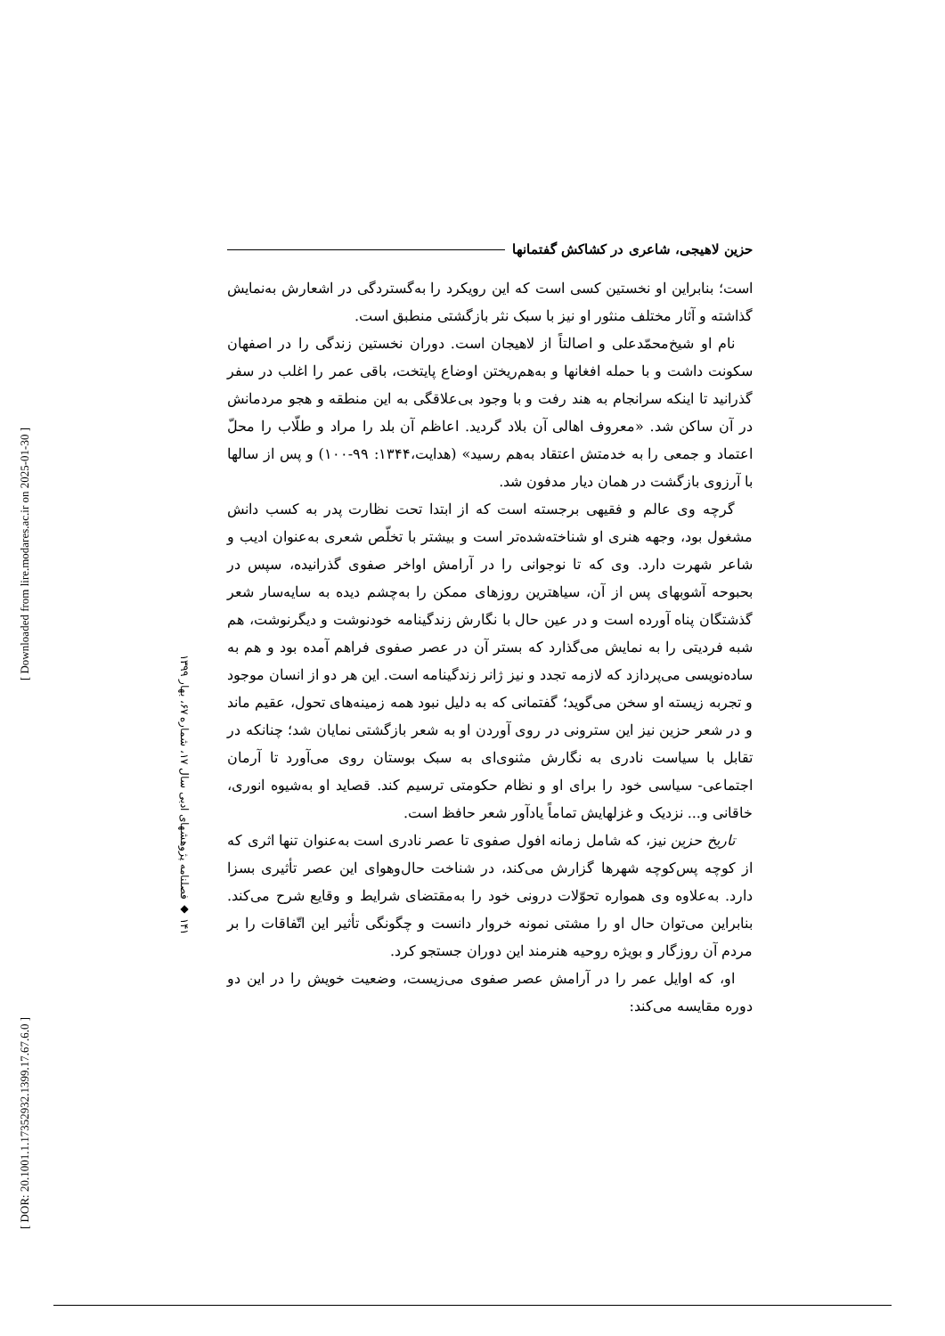[ Downloaded from lire.modares.ac.ir on 2025-01-30 ]
[ DOR: 20.1001.1.17352932.1399.17.67.6.0 ]
۱۴۱ ◆ فصلنامه پژوهشهای ادبی سال ۱۷، شماره ۶۷، بهار ۱۳۹۹
حزین لاهیجی، شاعری در کشاکش گفتمانها
است؛ بنابراین او نخستین کسی است که این رویکرد را به‌گستردگی در اشعارش به‌نمایش گذاشته و آثار مختلف منثور او نیز با سبک نثر بازگشتی منطبق است.
نام او شیخ‌محمّدعلی و اصالتاً از لاهیجان است. دوران نخستین زندگی را در اصفهان سکونت داشت و با حمله افغانها و به‌هم‌ریختن اوضاع پایتخت، باقی عمر را اغلب در سفر گذرانید تا اینکه سرانجام به هند رفت و با وجود بی‌علاقگی به این منطقه و هجو مردمانش در آن ساکن شد. «معروف اهالی آن بلاد گردید. اعاظم آن بلد را مراد و طلّاب را محلّ اعتماد و جمعی را به خدمتش اعتقاد به‌هم رسید» (هدایت،۱۳۴۴: ۹۹-۱۰۰) و پس از سالها با آرزوی بازگشت در همان دیار مدفون شد.
گرچه وی عالم و فقیهی برجسته است که از ابتدا تحت نظارت پدر به کسب دانش مشغول بود، وجهه هنری او شناخته‌شده‌تر است و بیشتر با تخلّص شعری به‌عنوان ادیب و شاعر شهرت دارد. وی که تا نوجوانی را در آرامش اواخر صفوی گذرانیده، سپس در بحبوحه آشوبهای پس از آن، سیاهترین روزهای ممکن را به‌چشم دیده به سایه‌سار شعر گذشتگان پناه آورده است و در عین حال با نگارش زندگینامه خودنوشت و دیگرنوشت، هم شبه فردیتی را به نمایش می‌گذارد که بستر آن در عصر صفوی فراهم آمده بود و هم به ساده‌نویسی می‌پردازد که لازمه تجدد و نیز ژانر زندگینامه است. این هر دو از انسان موجود و تجربه زیسته او سخن می‌گوید؛ گفتمانی که به دلیل نبود همه زمینه‌های تحول، عقیم ماند و در شعر حزین نیز این سترونی در روی آوردن او به شعر بازگشتی نمایان شد؛ چنانکه در تقابل با سیاست نادری به نگارش مثنوی‌ای به سبک بوستان روی می‌آورد تا آرمان اجتماعی- سیاسی خود را برای او و نظام حکومتی ترسیم کند. قصاید او به‌شیوه انوری، خاقانی و... نزدیک و غزلهایش تماماً یادآور شعر حافظ است.
تاریخ حزین نیز، که شامل زمانه افول صفوی تا عصر نادری است به‌عنوان تنها اثری که از کوچه پس‌کوچه شهرها گزارش می‌کند، در شناخت حال‌وهوای این عصر تأثیری بسزا دارد. به‌علاوه وی همواره تحوّلات درونی خود را به‌مقتضای شرایط و وقایع شرح می‌کند. بنابراین می‌توان حال او را مشتی نمونه خروار دانست و چگونگی تأثیر این اتّفاقات را بر مردم آن روزگار و بویژه روحیه هنرمند این دوران جستجو کرد.
او، که اوایل عمر را در آرامش عصر صفوی می‌زیست، وضعیت خویش را در این دو دوره مقایسه می‌کند: